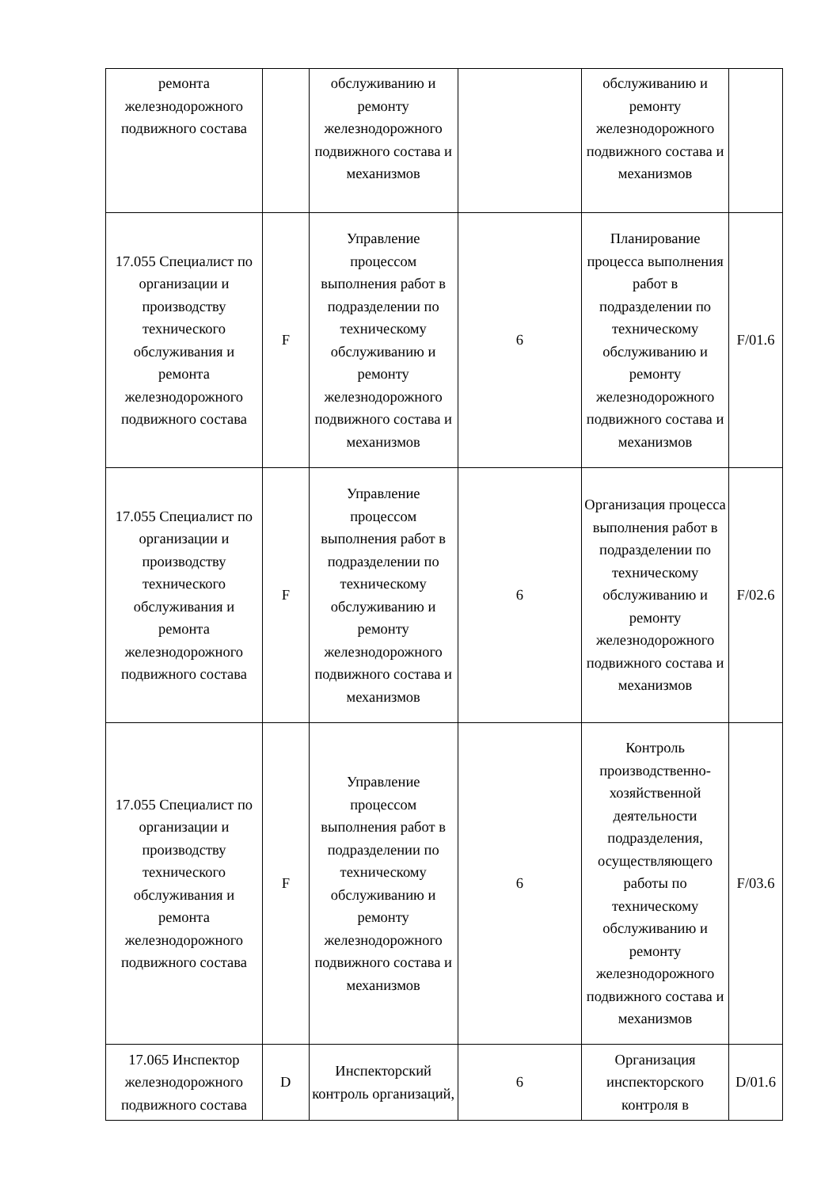| ремонта железнодорожного подвижного состава | | обслуживанию и ремонту железнодорожного подвижного состава и механизмов | | обслуживанию и ремонту железнодорожного подвижного состава и механизмов | |
| 17.055 Специалист по организации и производству технического обслуживания и ремонта железнодорожного подвижного состава | F | Управление процессом выполнения работ в подразделении по техническому обслуживанию и ремонту железнодорожного подвижного состава и механизмов | 6 | Планирование процесса выполнения работ в подразделении по техническому обслуживанию и ремонту железнодорожного подвижного состава и механизмов | F/01.6 |
| 17.055 Специалист по организации и производству технического обслуживания и ремонта железнодорожного подвижного состава | F | Управление процессом выполнения работ в подразделении по техническому обслуживанию и ремонту железнодорожного подвижного состава и механизмов | 6 | Организация процесса выполнения работ в подразделении по техническому обслуживанию и ремонту железнодорожного подвижного состава и механизмов | F/02.6 |
| 17.055 Специалист по организации и производству технического обслуживания и ремонта железнодорожного подвижного состава | F | Управление процессом выполнения работ в подразделении по техническому обслуживанию и ремонту железнодорожного подвижного состава и механизмов | 6 | Контроль производственно-хозяйственной деятельности подразделения, осуществляющего работы по техническому обслуживанию и ремонту железнодорожного подвижного состава и механизмов | F/03.6 |
| 17.065 Инспектор железнодорожного подвижного состава | D | Инспекторский контроль организаций, | 6 | Организация инспекторского контроля в | D/01.6 |